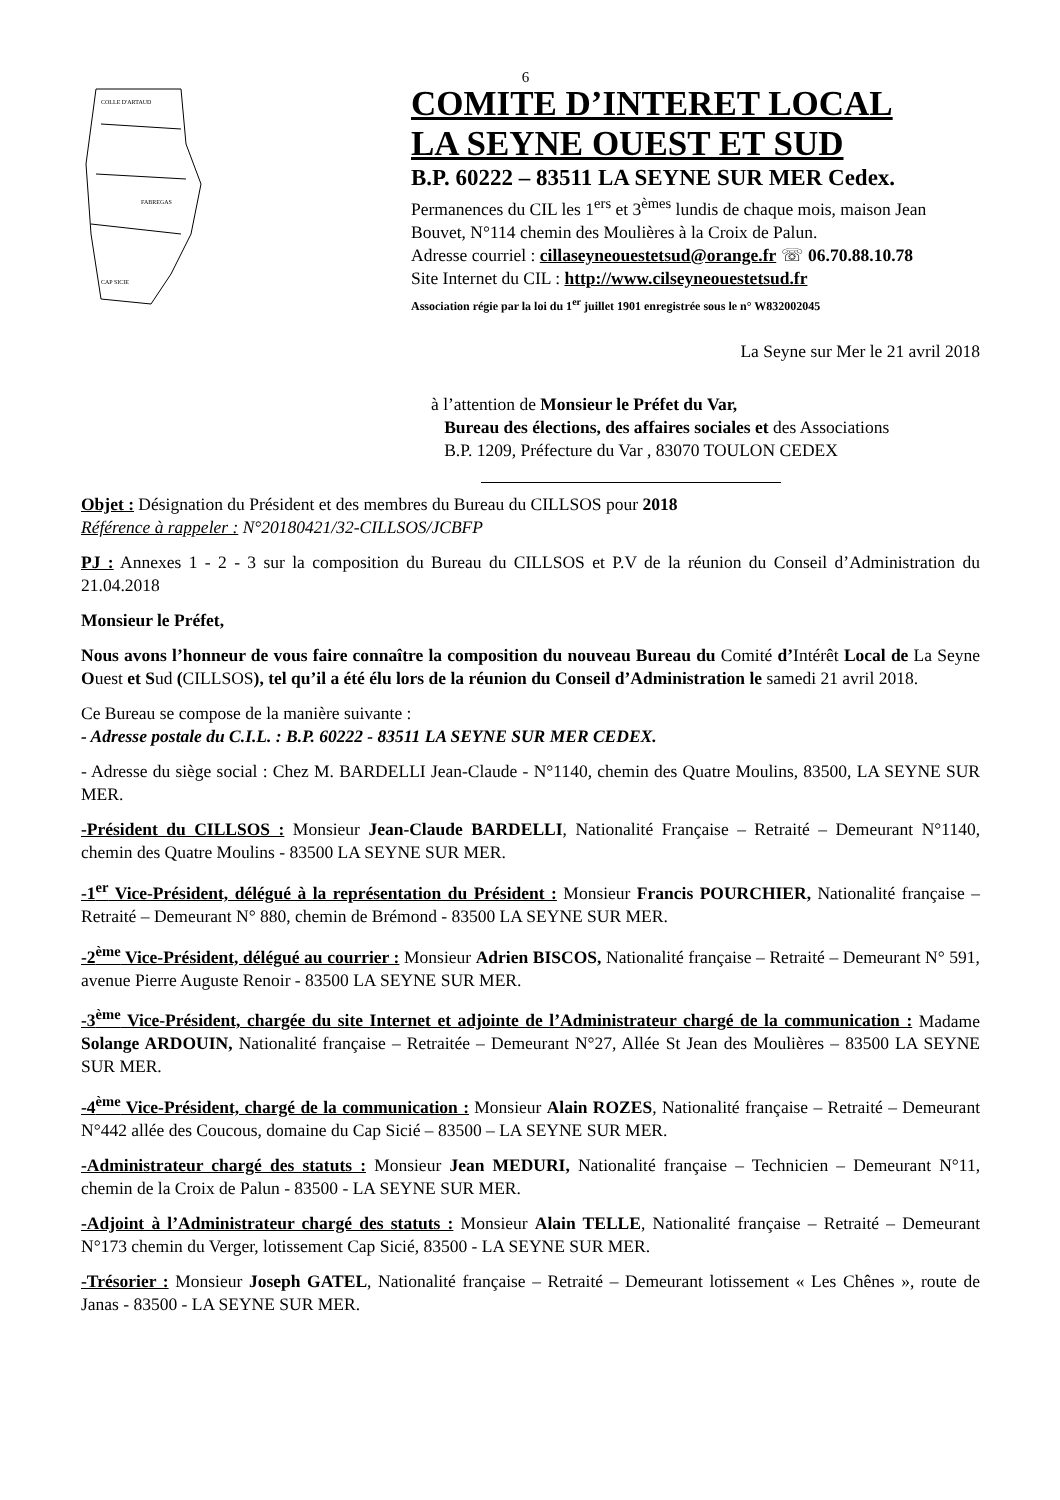6
COLLE D'ARTAUD
FABREGAS
CAP SICIE
COMITE D’INTERET LOCAL
LA SEYNE OUEST ET SUD
B.P. 60222 – 83511 LA SEYNE SUR MER Cedex.
Permanences du CIL les 1<sup>ers</sup> et 3<sup>èmes</sup> lundis de chaque mois, maison Jean Bouvet, N°114 chemin des Moulières à la Croix de Palun.
Adresse courriel : cillaseyneouestetsud@orange.fr ☏ 06.70.88.10.78
Site Internet du CIL : http://www.cilseyneouestetsud.fr
Association régie par la loi du 1<sup>er</sup> juillet 1901 enregistrée sous le n° W832002045
La Seyne sur Mer le 21 avril 2018
à l’attention de Monsieur le Préfet du Var,
Bureau des élections, des affaires sociales et des Associations
B.P. 1209, Préfecture du Var , 83070 TOULON CEDEX
Objet : Désignation du Président et des membres du Bureau du CILLSOS pour 2018
Référence à rappeler : N°20180421/32-CILLSOS/JCBFP
PJ : Annexes 1 - 2 - 3 sur la composition du Bureau du CILLSOS et P.V de la réunion du Conseil d’Administration du 21.04.2018
Monsieur le Préfet,
Nous avons l’honneur de vous faire connaître la composition du nouveau Bureau du Comité d’Intérêt Local de La Seyne Ouest et Sud (CILLSOS), tel qu’il a été élu lors de la réunion du Conseil d’Administration le samedi 21 avril 2018.
Ce Bureau se compose de la manière suivante :
- Adresse postale du C.I.L. : B.P. 60222 - 83511 LA SEYNE SUR MER CEDEX.
- Adresse du siège social : Chez M. BARDELLI Jean-Claude - N°1140, chemin des Quatre Moulins, 83500, LA SEYNE SUR MER.
-Président du CILLSOS : Monsieur Jean-Claude BARDELLI, Nationalité Française – Retraité – Demeurant N°1140, chemin des Quatre Moulins - 83500 LA SEYNE SUR MER.
-1<sup>er</sup> Vice-Président, délégué à la représentation du Président : Monsieur Francis POURCHIER, Nationalité française – Retraité – Demeurant N° 880, chemin de Brémond - 83500 LA SEYNE SUR MER.
-2<sup>ème</sup> Vice-Président, délégué au courrier : Monsieur Adrien BISCOS, Nationalité française – Retraité – Demeurant N° 591, avenue Pierre Auguste Renoir - 83500 LA SEYNE SUR MER.
-3<sup>ème</sup> Vice-Président, chargée du site Internet et adjointe de l’Administrateur chargé de la communication : Madame Solange ARDOUIN, Nationalité française – Retraitée – Demeurant N°27, Allée St Jean des Moulières – 83500 LA SEYNE SUR MER.
-4<sup>ème</sup> Vice-Président, chargé de la communication : Monsieur Alain ROZES, Nationalité française – Retraité – Demeurant N°442 allée des Coucous, domaine du Cap Sicié – 83500 – LA SEYNE SUR MER.
-Administrateur chargé des statuts : Monsieur Jean MEDURI, Nationalité française – Technicien – Demeurant N°11, chemin de la Croix de Palun - 83500 - LA SEYNE SUR MER.
-Adjoint à l’Administrateur chargé des statuts : Monsieur Alain TELLE, Nationalité française – Retraité – Demeurant N°173 chemin du Verger, lotissement Cap Sicié, 83500 - LA SEYNE SUR MER.
-Trésorier : Monsieur Joseph GATEL, Nationalité française – Retraité – Demeurant lotissement « Les Chênes », route de Janas - 83500 - LA SEYNE SUR MER.